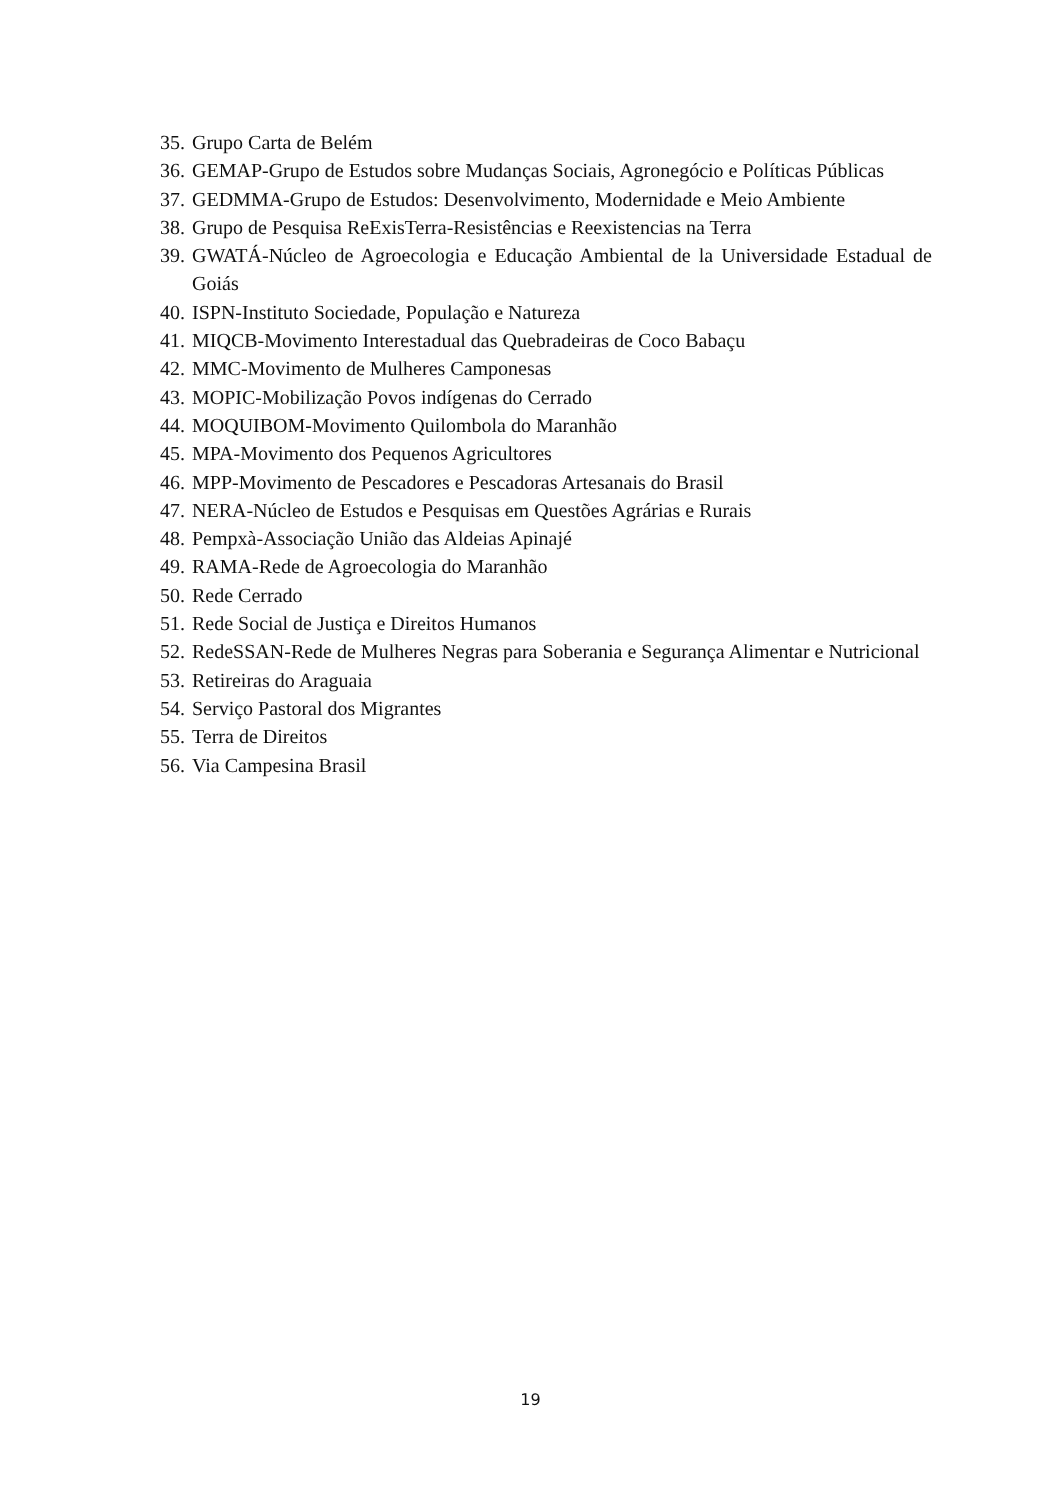35. Grupo Carta de Belém
36. GEMAP-Grupo de Estudos sobre Mudanças Sociais, Agronegócio e Políticas Públicas
37. GEDMMA-Grupo de Estudos: Desenvolvimento, Modernidade e Meio Ambiente
38. Grupo de Pesquisa ReExisTerra-Resistências e Reexistencias na Terra
39. GWATÁ-Núcleo de Agroecologia e Educação Ambiental de la Universidade Estadual de Goiás
40. ISPN-Instituto Sociedade, População e Natureza
41. MIQCB-Movimento Interestadual das Quebradeiras de Coco Babaçu
42. MMC-Movimento de Mulheres Camponesas
43. MOPIC-Mobilização Povos indígenas do Cerrado
44. MOQUIBOM-Movimento Quilombola do Maranhão
45. MPA-Movimento dos Pequenos Agricultores
46. MPP-Movimento de Pescadores e Pescadoras Artesanais do Brasil
47. NERA-Núcleo de Estudos e Pesquisas em Questões Agrárias e Rurais
48. Pempxà-Associação União das Aldeias Apinajé
49. RAMA-Rede de Agroecologia do Maranhão
50. Rede Cerrado
51. Rede Social de Justiça e Direitos Humanos
52. RedeSSAN-Rede de Mulheres Negras para Soberania e Segurança Alimentar e Nutricional
53. Retireiras do Araguaia
54. Serviço Pastoral dos Migrantes
55. Terra de Direitos
56. Via Campesina Brasil
19